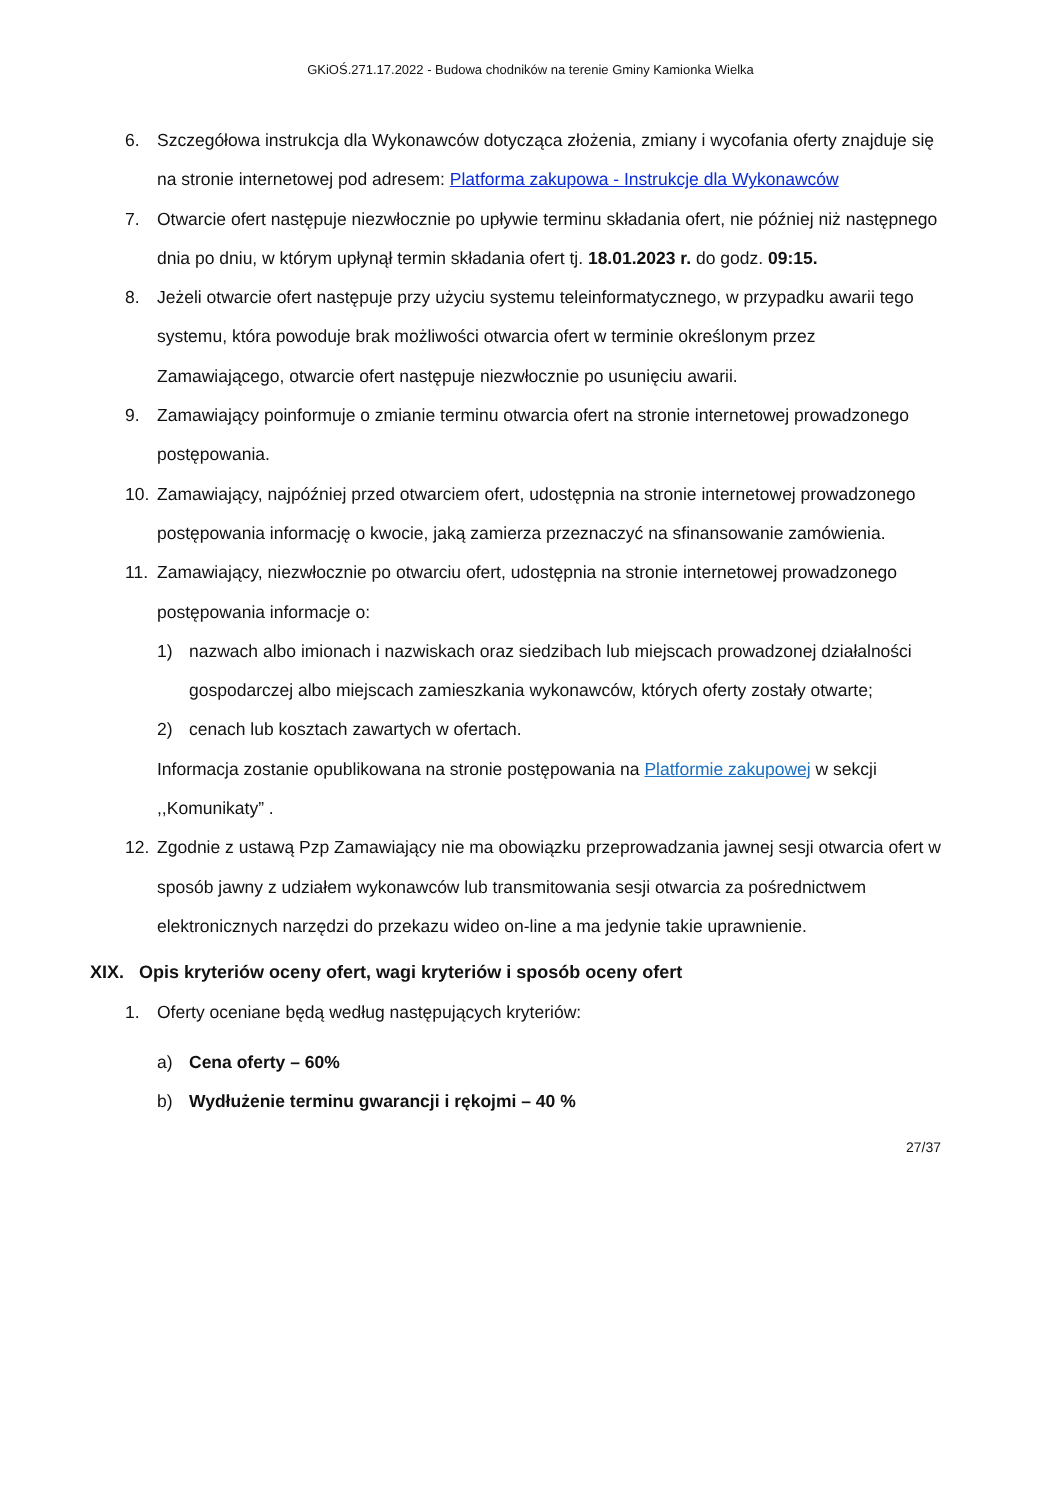GKiOŚ.271.17.2022 - Budowa chodników na terenie Gminy Kamionka Wielka
6. Szczegółowa instrukcja dla Wykonawców dotycząca złożenia, zmiany i wycofania oferty znajduje się na stronie internetowej pod adresem: Platforma zakupowa - Instrukcje dla Wykonawców
7. Otwarcie ofert następuje niezwłocznie po upływie terminu składania ofert, nie później niż następnego dnia po dniu, w którym upłynął termin składania ofert tj. 18.01.2023 r. do godz. 09:15.
8. Jeżeli otwarcie ofert następuje przy użyciu systemu teleinformatycznego, w przypadku awarii tego systemu, która powoduje brak możliwości otwarcia ofert w terminie określonym przez Zamawiającego, otwarcie ofert następuje niezwłocznie po usunięciu awarii.
9. Zamawiający poinformuje o zmianie terminu otwarcia ofert na stronie internetowej prowadzonego postępowania.
10. Zamawiający, najpóźniej przed otwarciem ofert, udostępnia na stronie internetowej prowadzonego postępowania informację o kwocie, jaką zamierza przeznaczyć na sfinansowanie zamówienia.
11. Zamawiający, niezwłocznie po otwarciu ofert, udostępnia na stronie internetowej prowadzonego postępowania informacje o:
1) nazwach albo imionach i nazwiskach oraz siedzibach lub miejscach prowadzonej działalności gospodarczej albo miejscach zamieszkania wykonawców, których oferty zostały otwarte;
2) cenach lub kosztach zawartych w ofertach.
Informacja zostanie opublikowana na stronie postępowania na Platformie zakupowej w sekcji ,,Komunikaty” .
12. Zgodnie z ustawą Pzp Zamawiający nie ma obowiązku przeprowadzania jawnej sesji otwarcia ofert w sposób jawny z udziałem wykonawców lub transmitowania sesji otwarcia za pośrednictwem elektronicznych narzędzi do przekazu wideo on-line a ma jedynie takie uprawnienie.
XIX. Opis kryteriów oceny ofert, wagi kryteriów i sposób oceny ofert
1. Oferty oceniane będą według następujących kryteriów:
a) Cena oferty – 60%
b) Wydłużenie terminu gwarancji i rękojmi – 40 %
27/37